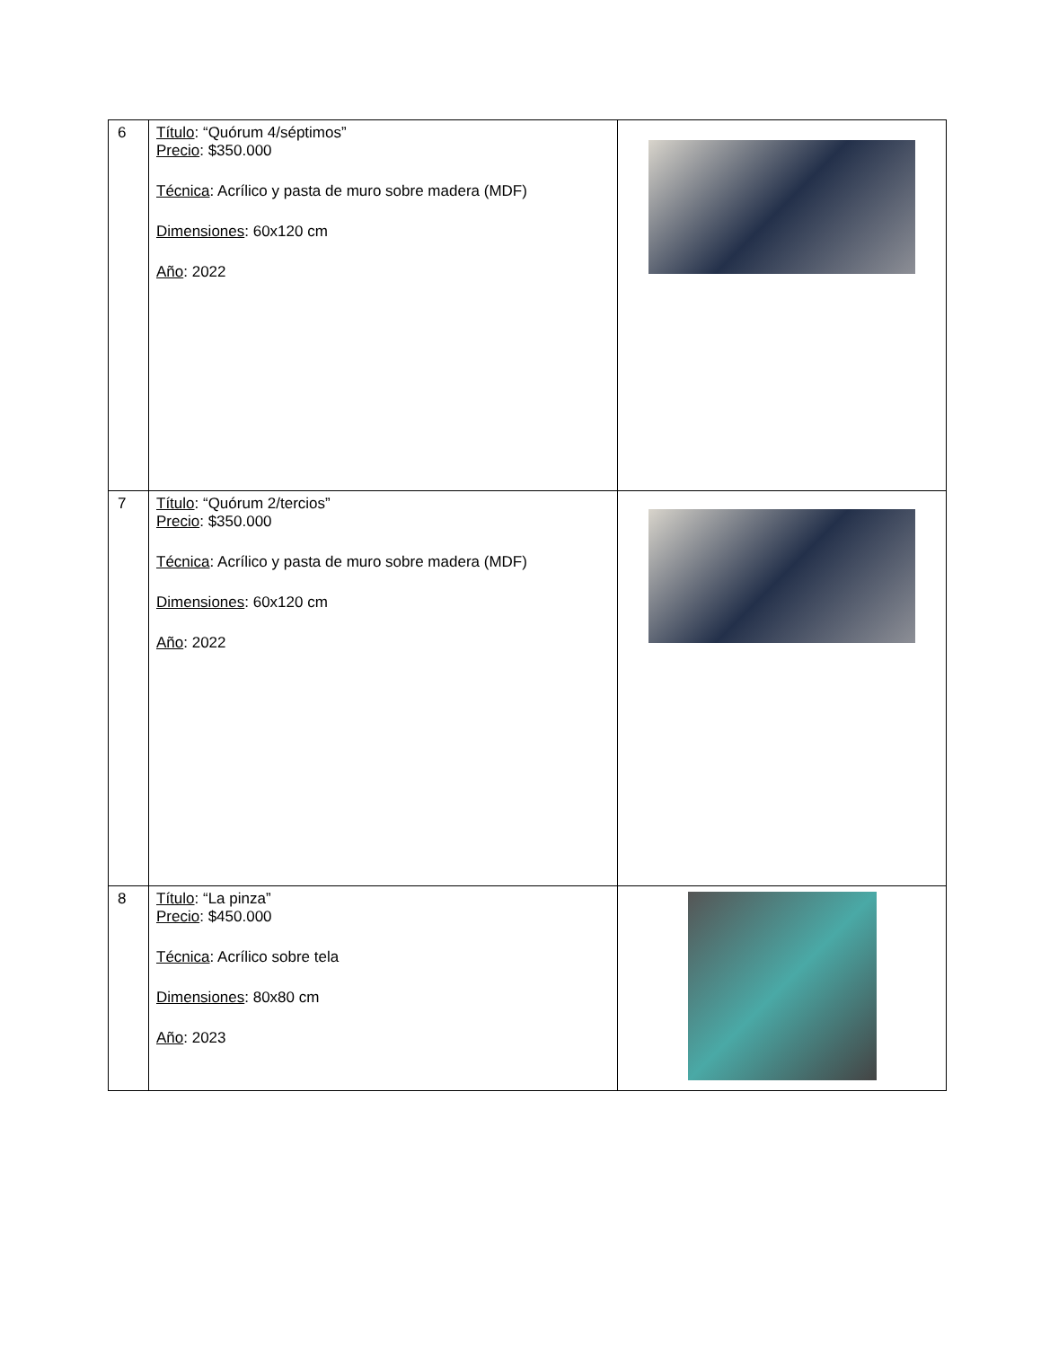| 6 | Título : “Quórum 4/séptimos” Precio : $350.000 Técnica : Acrílico y pasta de muro sobre madera (MDF) Dimensiones : 60x120 cm Año : 2022 | |
| 7 | Título : “Quórum 2/tercios” Precio : $350.000 Técnica : Acrílico y pasta de muro sobre madera (MDF) Dimensiones : 60x120 cm Año : 2022 | |
| 8 | Título : “La pinza” Precio : $450.000 Técnica : Acrílico sobre tela Dimensiones : 80x80 cm Año : 2023 | |